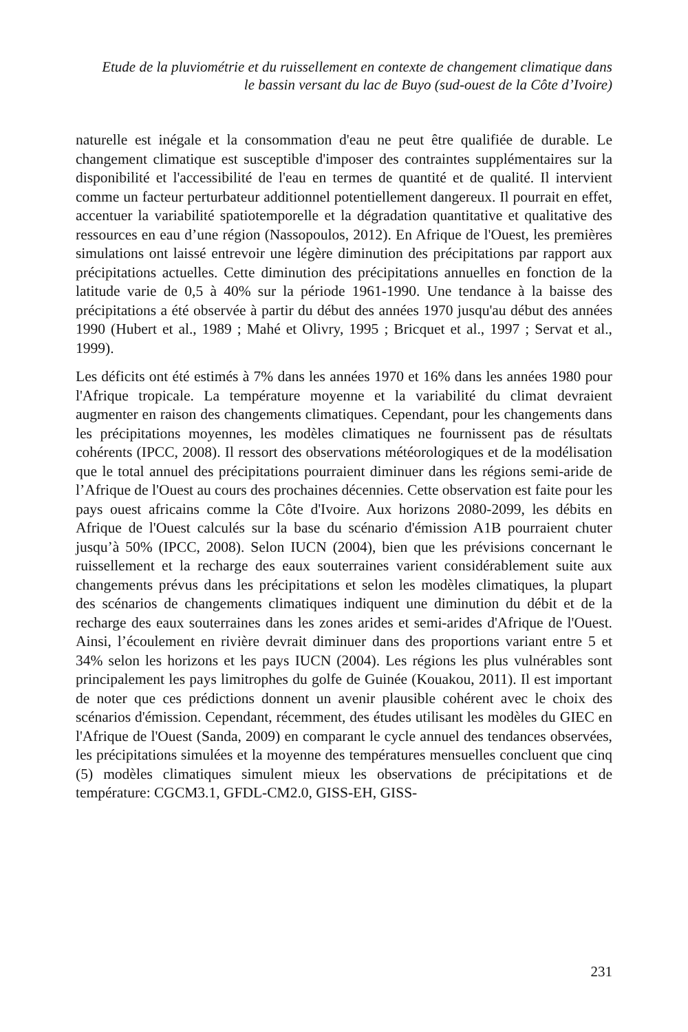Etude de la pluviométrie et du ruissellement en contexte de changement climatique dans
le bassin versant du lac de Buyo (sud-ouest de la Côte d’Ivoire)
naturelle est inégale et la consommation d'eau ne peut être qualifiée de durable. Le changement climatique est susceptible d'imposer des contraintes supplémentaires sur la disponibilité et l'accessibilité de l'eau en termes de quantité et de qualité. Il intervient comme un facteur perturbateur additionnel potentiellement dangereux. Il pourrait en effet, accentuer la variabilité spatiotemporelle et la dégradation quantitative et qualitative des ressources en eau d’une région (Nassopoulos, 2012). En Afrique de l'Ouest, les premières simulations ont laissé entrevoir une légère diminution des précipitations par rapport aux précipitations actuelles. Cette diminution des précipitations annuelles en fonction de la latitude varie de 0,5 à 40% sur la période 1961-1990. Une tendance à la baisse des précipitations a été observée à partir du début des années 1970 jusqu'au début des années 1990 (Hubert et al., 1989 ; Mahé et Olivry, 1995 ; Bricquet et al., 1997 ; Servat et al., 1999).
Les déficits ont été estimés à 7% dans les années 1970 et 16% dans les années 1980 pour l'Afrique tropicale. La température moyenne et la variabilité du climat devraient augmenter en raison des changements climatiques. Cependant, pour les changements dans les précipitations moyennes, les modèles climatiques ne fournissent pas de résultats cohérents (IPCC, 2008). Il ressort des observations météorologiques et de la modélisation que le total annuel des précipitations pourraient diminuer dans les régions semi-aride de l’Afrique de l'Ouest au cours des prochaines décennies. Cette observation est faite pour les pays ouest africains comme la Côte d'Ivoire. Aux horizons 2080-2099, les débits en Afrique de l'Ouest calculés sur la base du scénario d'émission A1B pourraient chuter jusqu’à 50% (IPCC, 2008). Selon IUCN (2004), bien que les prévisions concernant le ruissellement et la recharge des eaux souterraines varient considérablement suite aux changements prévus dans les précipitations et selon les modèles climatiques, la plupart des scénarios de changements climatiques indiquent une diminution du débit et de la recharge des eaux souterraines dans les zones arides et semi-arides d'Afrique de l'Ouest. Ainsi, l’écoulement en rivière devrait diminuer dans des proportions variant entre 5 et 34% selon les horizons et les pays IUCN (2004). Les régions les plus vulnérables sont principalement les pays limitrophes du golfe de Guinée (Kouakou, 2011). Il est important de noter que ces prédictions donnent un avenir plausible cohérent avec le choix des scénarios d'émission. Cependant, récemment, des études utilisant les modèles du GIEC en l'Afrique de l'Ouest (Sanda, 2009) en comparant le cycle annuel des tendances observées, les précipitations simulées et la moyenne des températures mensuelles concluent que cinq (5) modèles climatiques simulent mieux les observations de précipitations et de température: CGCM3.1, GFDL-CM2.0, GISS-EH, GISS-
231